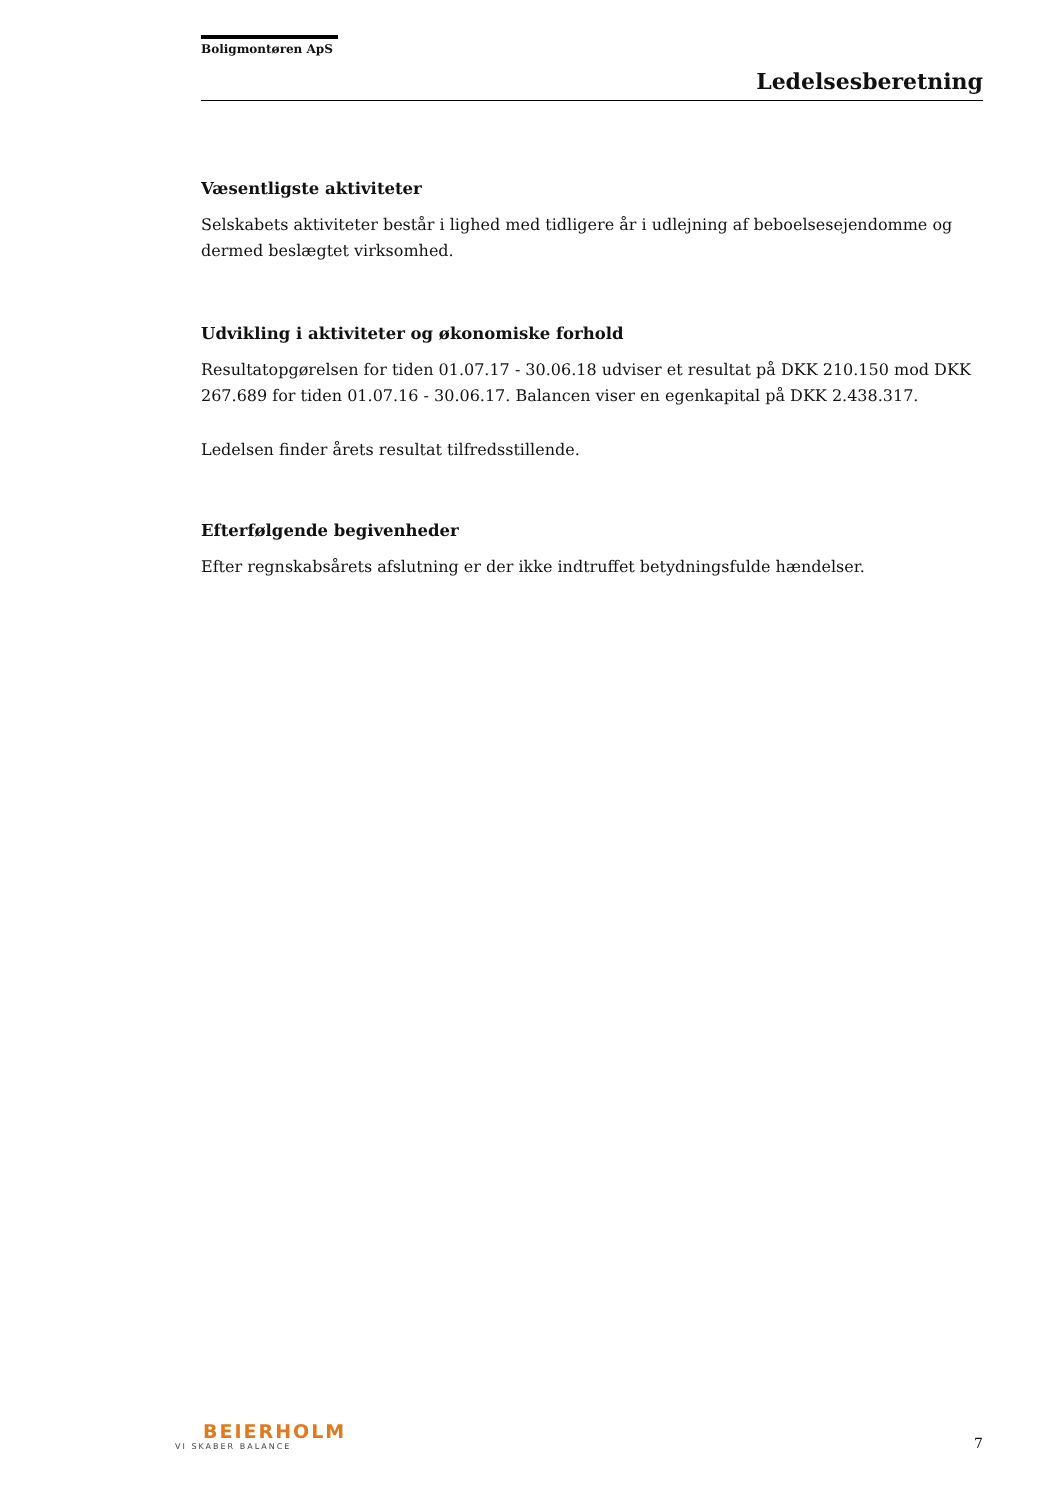Boligmontøren ApS
Ledelsesberetning
Væsentligste aktiviteter
Selskabets aktiviteter består i lighed med tidligere år i udlejning af beboelsesejendomme og dermed beslægtet virksomhed.
Udvikling i aktiviteter og økonomiske forhold
Resultatopgørelsen for tiden 01.07.17 - 30.06.18 udviser et resultat på DKK 210.150 mod DKK 267.689 for tiden 01.07.16 - 30.06.17. Balancen viser en egenkapital på DKK 2.438.317.
Ledelsen finder årets resultat tilfredsstillende.
Efterfølgende begivenheder
Efter regnskabsårets afslutning er der ikke indtruffet betydningsfulde hændelser.
BEIERHOLM
VI SKABER BALANCE
7